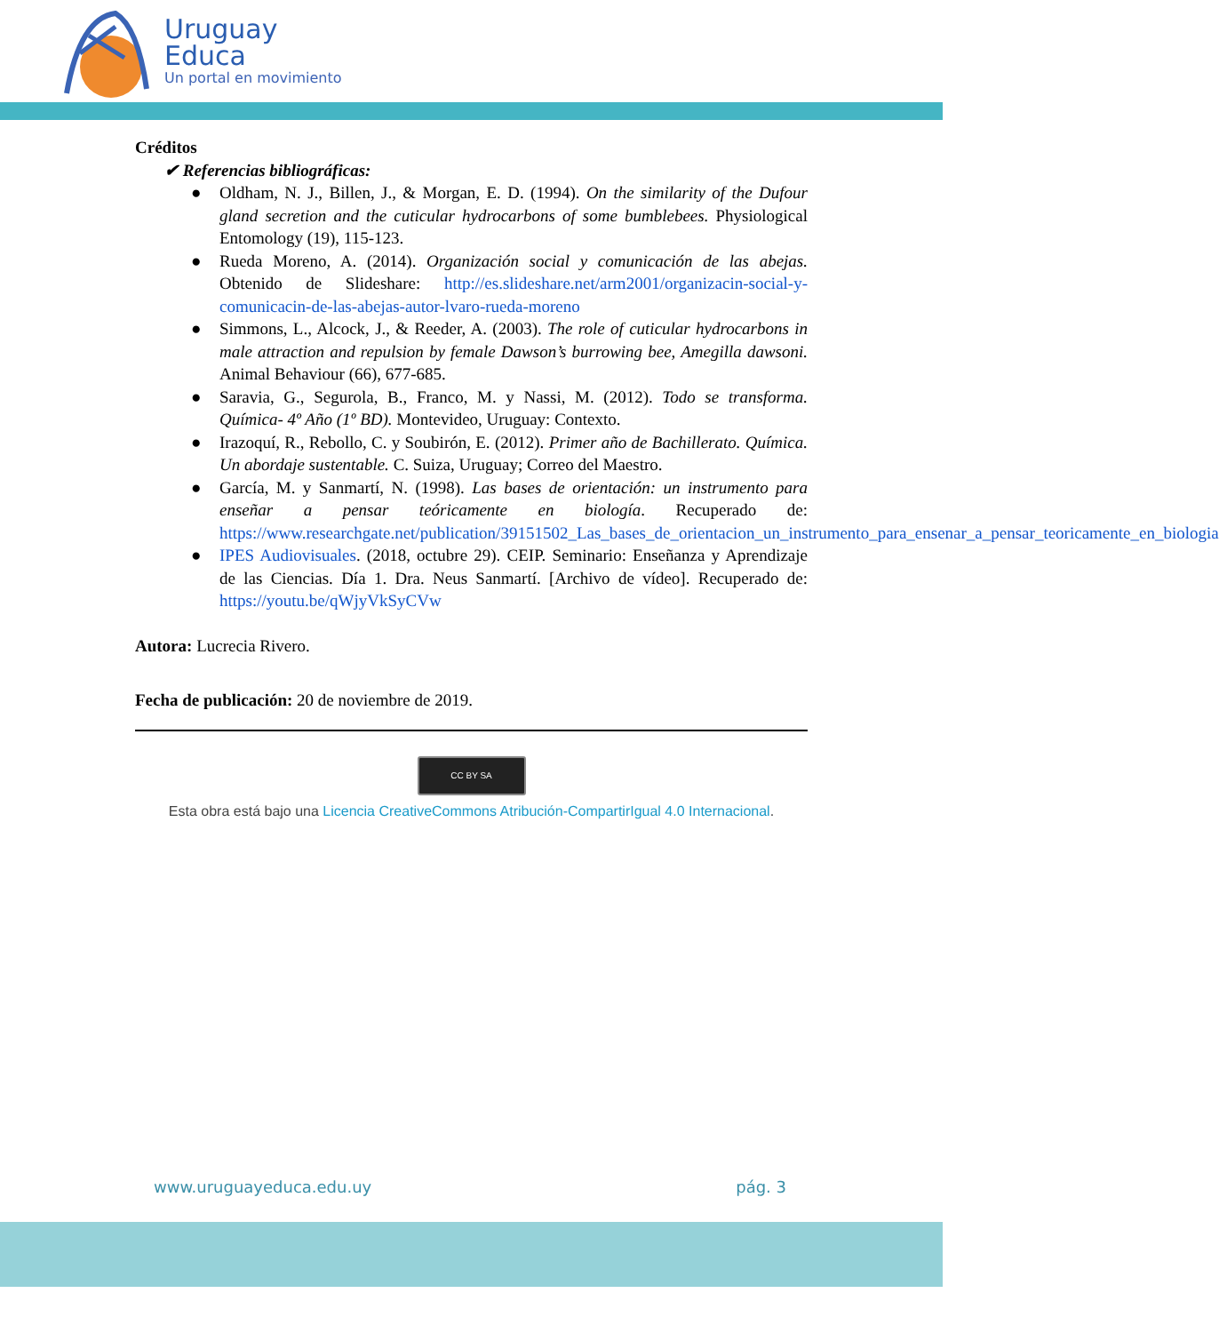Uruguay
Educa
Un portal en movimiento
Créditos
✔ Referencias bibliográficas:
● Oldham, N. J., Billen, J., & Morgan, E. D. (1994). On the similarity of the Dufour gland secretion and the cuticular hydrocarbons of some bumblebees. Physiological Entomology (19), 115-123.
● Rueda Moreno, A. (2014). Organización social y comunicación de las abejas. Obtenido de Slideshare: http://es.slideshare.net/arm2001/organizacin-social-y-comunicacin-de-las-abejas-autor-lvaro-rueda-moreno
● Simmons, L., Alcock, J., & Reeder, A. (2003). The role of cuticular hydrocarbons in male attraction and repulsion by female Dawson’s burrowing bee, Amegilla dawsoni. Animal Behaviour (66), 677-685.
● Saravia, G., Segurola, B., Franco, M. y Nassi, M. (2012). Todo se transforma. Química- 4º Año (1º BD). Montevideo, Uruguay: Contexto.
● Irazoquí, R., Rebollo, C. y Soubirón, E. (2012). Primer año de Bachillerato. Química. Un abordaje sustentable. C. Suiza, Uruguay; Correo del Maestro.
● García, M. y Sanmartí, N. (1998). Las bases de orientación: un instrumento para enseñar a pensar teóricamente en biología. Recuperado de: https://www.researchgate.net/publication/39151502_Las_bases_de_orientacion_un_instrumento_para_ensenar_a_pensar_teoricamente_en_biologia
● IPES Audiovisuales. (2018, octubre 29). CEIP. Seminario: Enseñanza y Aprendizaje de las Ciencias. Día 1. Dra. Neus Sanmartí. [Archivo de vídeo]. Recuperado de: https://youtu.be/qWjyVkSyCVw
Autora: Lucrecia Rivero.
Fecha de publicación: 20 de noviembre de 2019.
CC BY SA
Esta obra está bajo una Licencia CreativeCommons Atribución-CompartirIgual 4.0 Internacional.
www.uruguayeduca.edu.uy pág. 3